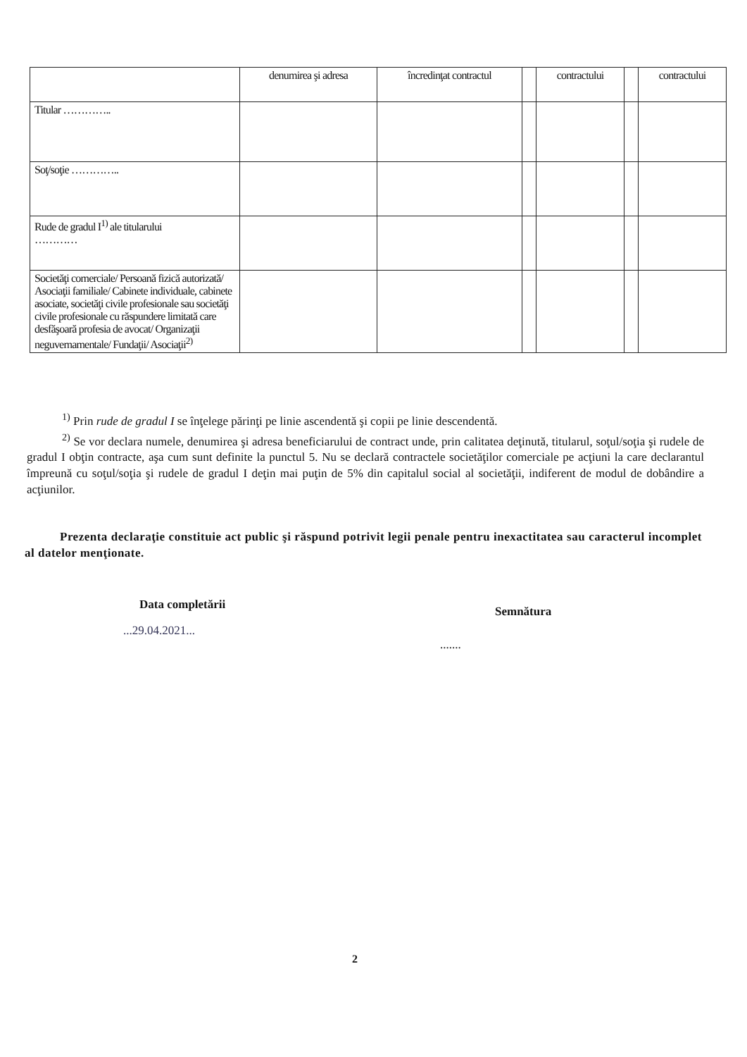| | denumirea şi adresa | încredinţat contractul | | contractului | | contractului |
| Titular ………….. | | | | | | |
| Soţ/soţie ………….. | | | | | | |
| Rude de gradul I<sup>1)</sup> ale titularului ………… | | | | | | |
| Societăţi comerciale/ Persoană fizică autorizată/ Asociaţii familiale/ Cabinete individuale, cabinete asociate, societăţi civile profesionale sau societăţi civile profesionale cu răspundere limitată care desfăşoară profesia de avocat/ Organizaţii neguvernamentale/ Fundaţii/ Asociaţii<sup>2)</sup> | | | | | | |
<sup>1)</sup> Prin rude de gradul I se înţelege părinţi pe linie ascendentă şi copii pe linie descendentă.
<sup>2)</sup> Se vor declara numele, denumirea şi adresa beneficiarului de contract unde, prin calitatea deţinută, titularul, soţul/soţia şi rudele de gradul I obţin contracte, aşa cum sunt definite la punctul 5. Nu se declară contractele societăţilor comerciale pe acţiuni la care declarantul împreună cu soţul/soţia şi rudele de gradul I deţin mai puţin de 5% din capitalul social al societăţii, indiferent de modul de dobândire a acţiunilor.
Prezenta declaraţie constituie act public şi răspund potrivit legii penale pentru inexactitatea sau caracterul incomplet al datelor menţionate.
Data completării
...29.04.2021...
Semnătura
.......
2